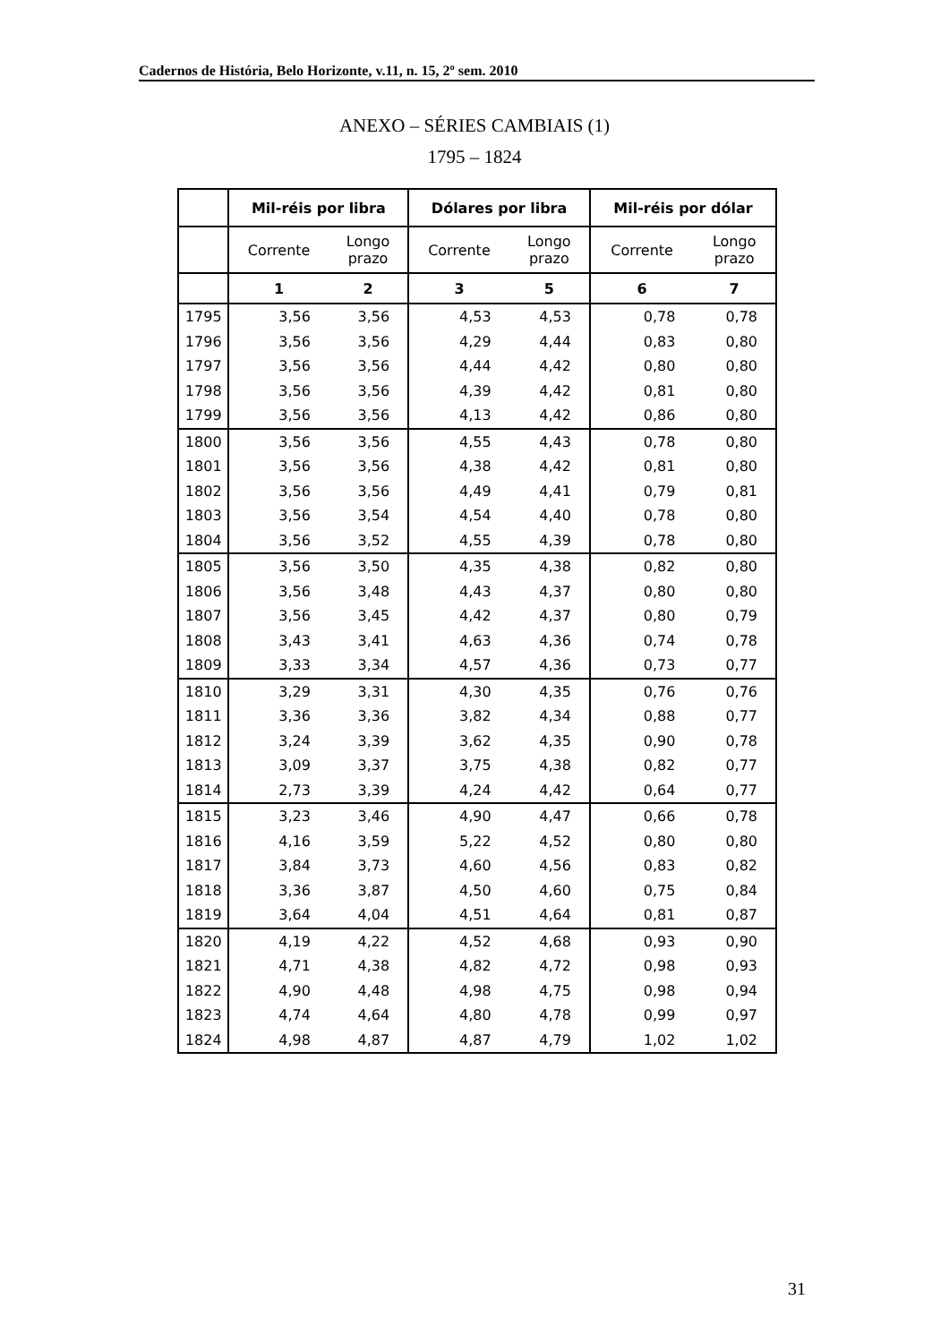Cadernos de História, Belo Horizonte, v.11, n. 15, 2º sem. 2010
ANEXO – SÉRIES CAMBIAIS (1)
1795 – 1824
| | Mil-réis por libra | | Dólares por libra | | Mil-réis por dólar | |
| --- | --- | --- | --- | --- | --- | --- |
| | Corrente | Longo prazo | Corrente | Longo prazo | Corrente | Longo prazo |
| | 1 | 2 | 3 | 5 | 6 | 7 |
| 1795 | 3,56 | 3,56 | 4,53 | 4,53 | 0,78 | 0,78 |
| 1796 | 3,56 | 3,56 | 4,29 | 4,44 | 0,83 | 0,80 |
| 1797 | 3,56 | 3,56 | 4,44 | 4,42 | 0,80 | 0,80 |
| 1798 | 3,56 | 3,56 | 4,39 | 4,42 | 0,81 | 0,80 |
| 1799 | 3,56 | 3,56 | 4,13 | 4,42 | 0,86 | 0,80 |
| 1800 | 3,56 | 3,56 | 4,55 | 4,43 | 0,78 | 0,80 |
| 1801 | 3,56 | 3,56 | 4,38 | 4,42 | 0,81 | 0,80 |
| 1802 | 3,56 | 3,56 | 4,49 | 4,41 | 0,79 | 0,81 |
| 1803 | 3,56 | 3,54 | 4,54 | 4,40 | 0,78 | 0,80 |
| 1804 | 3,56 | 3,52 | 4,55 | 4,39 | 0,78 | 0,80 |
| 1805 | 3,56 | 3,50 | 4,35 | 4,38 | 0,82 | 0,80 |
| 1806 | 3,56 | 3,48 | 4,43 | 4,37 | 0,80 | 0,80 |
| 1807 | 3,56 | 3,45 | 4,42 | 4,37 | 0,80 | 0,79 |
| 1808 | 3,43 | 3,41 | 4,63 | 4,36 | 0,74 | 0,78 |
| 1809 | 3,33 | 3,34 | 4,57 | 4,36 | 0,73 | 0,77 |
| 1810 | 3,29 | 3,31 | 4,30 | 4,35 | 0,76 | 0,76 |
| 1811 | 3,36 | 3,36 | 3,82 | 4,34 | 0,88 | 0,77 |
| 1812 | 3,24 | 3,39 | 3,62 | 4,35 | 0,90 | 0,78 |
| 1813 | 3,09 | 3,37 | 3,75 | 4,38 | 0,82 | 0,77 |
| 1814 | 2,73 | 3,39 | 4,24 | 4,42 | 0,64 | 0,77 |
| 1815 | 3,23 | 3,46 | 4,90 | 4,47 | 0,66 | 0,78 |
| 1816 | 4,16 | 3,59 | 5,22 | 4,52 | 0,80 | 0,80 |
| 1817 | 3,84 | 3,73 | 4,60 | 4,56 | 0,83 | 0,82 |
| 1818 | 3,36 | 3,87 | 4,50 | 4,60 | 0,75 | 0,84 |
| 1819 | 3,64 | 4,04 | 4,51 | 4,64 | 0,81 | 0,87 |
| 1820 | 4,19 | 4,22 | 4,52 | 4,68 | 0,93 | 0,90 |
| 1821 | 4,71 | 4,38 | 4,82 | 4,72 | 0,98 | 0,93 |
| 1822 | 4,90 | 4,48 | 4,98 | 4,75 | 0,98 | 0,94 |
| 1823 | 4,74 | 4,64 | 4,80 | 4,78 | 0,99 | 0,97 |
| 1824 | 4,98 | 4,87 | 4,87 | 4,79 | 1,02 | 1,02 |
31